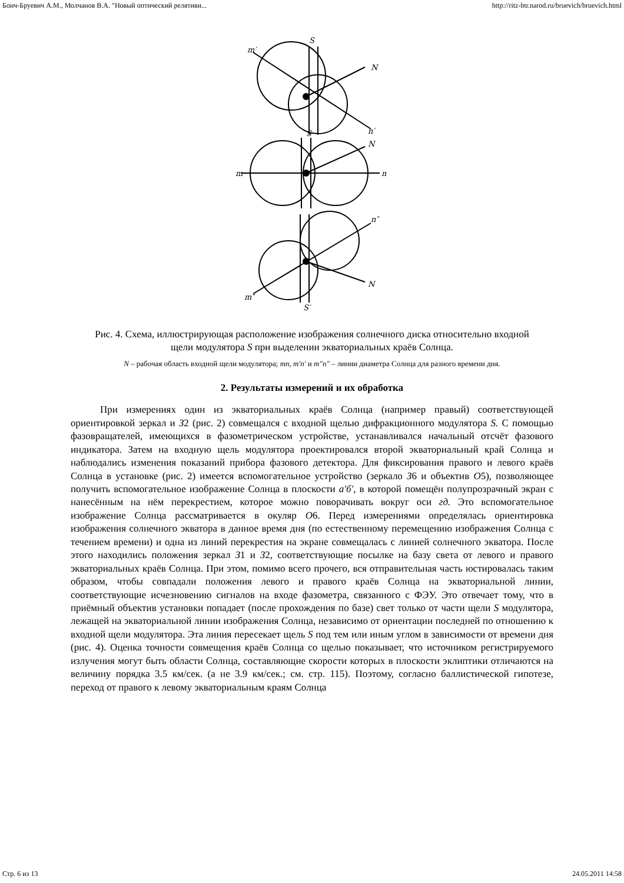Бонч-Бруевич А.М., Молчанов В.А. "Новый оптический релятиви... http://ritz-btr.narod.ru/bruevich/bruevich.html
m′
S
N
n′
S
N
m
n
n″
N
m″
S′
Рис. 4. Схема, иллюстрирующая расположение изображения солнечного диска относительно входной щели модулятора S при выделении экваториальных краёв Солнца.
N – рабочая область входной щели модулятора; mn, m′n′ и m″n″ – линии диаметра Солнца для разного времени дня.
2. Результаты измерений и их обработка
При измерениях один из экваториальных краёв Солнца (например правый) соответствующей ориентировкой зеркал и З2 (рис. 2) совмещался с входной щелью дифракционного модулятора S. С помощью фазовращателей, имеющихся в фазометрическом устройстве, устанавливался начальный отсчёт фазового индикатора. Затем на входную щель модулятора проектировался второй экваториальный край Солнца и наблюдались изменения показаний прибора фазового детектора. Для фиксирования правого и левого краёв Солнца в установке (рис. 2) имеется вспомогательное устройство (зеркало З6 и объектив O5), позволяющее получить вспомогательное изображение Солнца в плоскости а′б′, в которой помещён полупрозрачный экран с нанесённым на нём перекрестием, которое можно поворачивать вокруг оси гд. Это вспомогательное изображение Солнца рассматривается в окуляр O6. Перед измерениями определялась ориентировка изображения солнечного экватора в данное время дня (по естественному перемещению изображения Солнца с течением времени) и одна из линий перекрестия на экране совмещалась с линией солнечного экватора. После этого находились положения зеркал З1 и З2, соответствующие посылке на базу света от левого и правого экваториальных краёв Солнца. При этом, помимо всего прочего, вся отправительная часть юстировалась таким образом, чтобы совпадали положения левого и правого краёв Солнца на экваториальной линии, соответствующие исчезновению сигналов на входе фазометра, связанного с ФЭУ. Это отвечает тому, что в приёмный объектив установки попадает (после прохождения по базе) свет только от части щели S модулятора, лежащей на экваториальной линии изображения Солнца, независимо от ориентации последней по отношению к входной щели модулятора. Эта линия пересекает щель S под тем или иным углом в зависимости от времени дня (рис. 4). Оценка точности совмещения краёв Солнца со щелью показывает, что источником регистрируемого излучения могут быть области Солнца, составляющие скорости которых в плоскости эклиптики отличаются на величину порядка 3.5 км/сек. (а не 3.9 км/сек.; см. стр. 115). Поэтому, согласно баллистической гипотезе, переход от правого к левому экваториальным краям Солнца
Стр. 6 из 13 24.05.2011 14:58